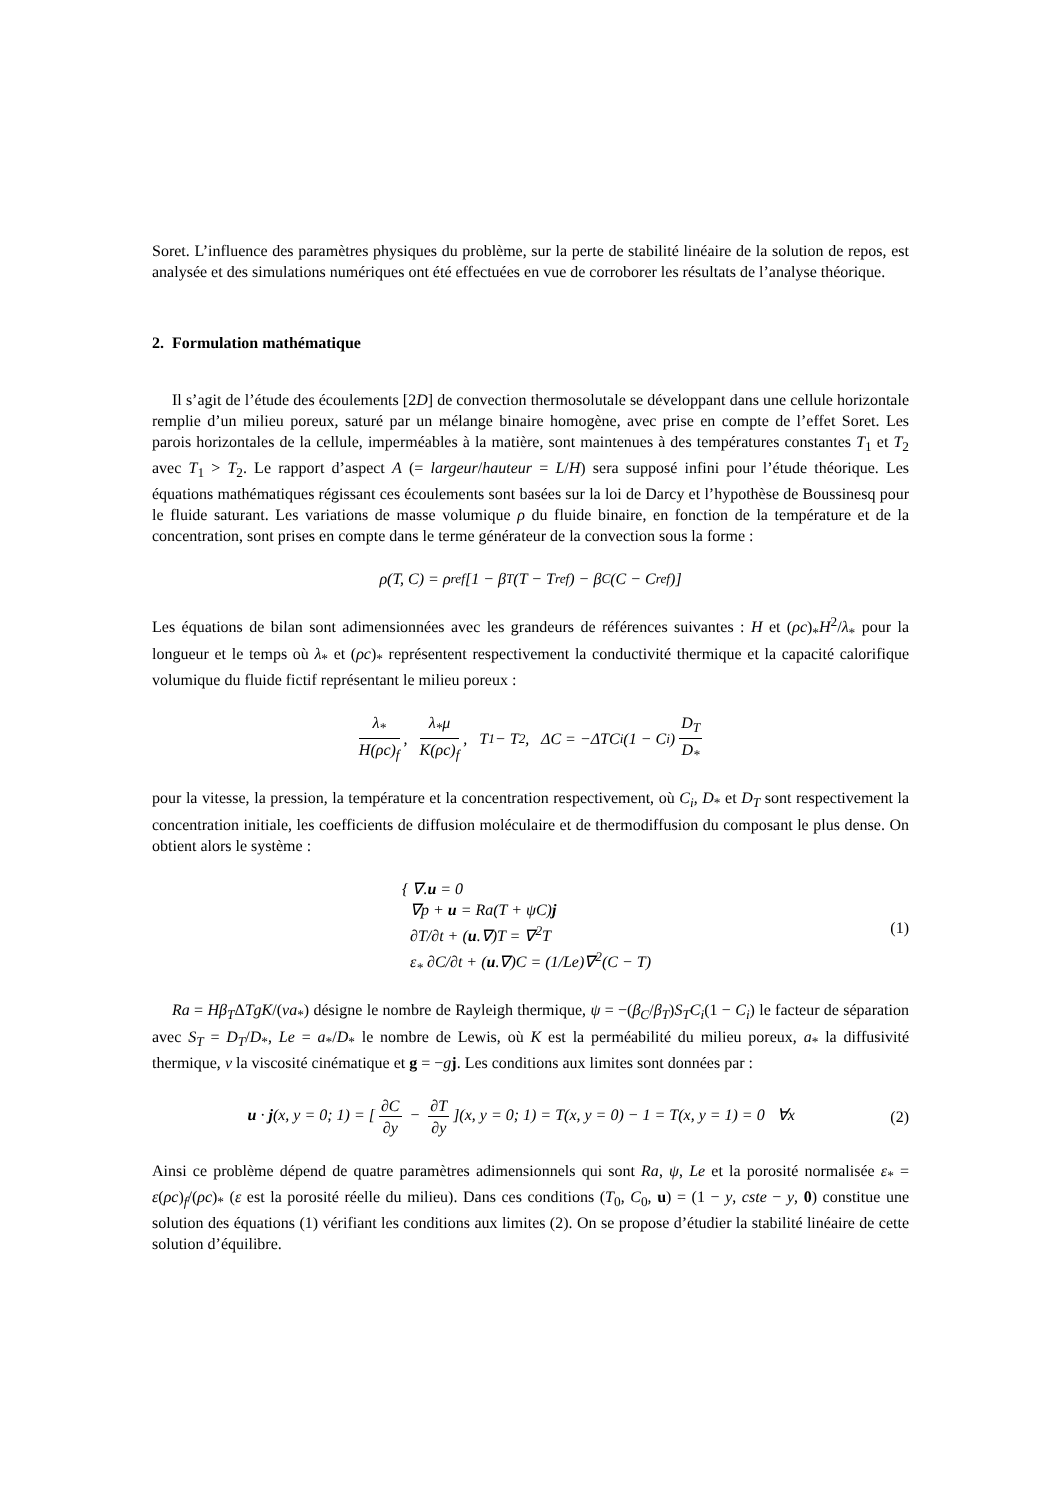Soret. L’influence des paramètres physiques du problème, sur la perte de stabilité linéaire de la solution de repos, est analysée et des simulations numériques ont été effectuées en vue de corroborer les résultats de l’analyse théorique.
2. Formulation mathématique
Il s’agit de l’étude des écoulements [2D] de convection thermosolutale se développant dans une cellule horizontale remplie d’un milieu poreux, saturé par un mélange binaire homogène, avec prise en compte de l’effet Soret. Les parois horizontales de la cellule, imperméables à la matière, sont maintenues à des températures constantes T<sub>1</sub> et T<sub>2</sub> avec T<sub>1</sub> > T<sub>2</sub>. Le rapport d’aspect A (= largeur/hauteur = L/H) sera supposé infini pour l’étude théorique. Les équations mathématiques régissant ces écoulements sont basées sur la loi de Darcy et l’hypothèse de Boussinesq pour le fluide saturant. Les variations de masse volumique ρ du fluide binaire, en fonction de la température et de la concentration, sont prises en compte dans le terme générateur de la convection sous la forme :
ρ(T, C) = ρ<sub>ref</sub>[1 − β<sub>T</sub>(T − T<sub>ref</sub>) − β<sub>C</sub>(C − C<sub>ref</sub>)]
Les équations de bilan sont adimensionnées avec les grandeurs de références suivantes : H et (ρc)<sub>*</sub>H<sup>2</sup>/λ<sub>*</sub> pour la longueur et le temps où λ<sub>*</sub> et (ρc)<sub>*</sub> représentent respectivement la conductivité thermique et la capacité calorifique volumique du fluide fictif représentant le milieu poreux :
λ<sub>*</sub> H(ρc)<sub>f</sub>, λ<sub>*</sub>μ K(ρc)<sub>f</sub>, T<sub>1</sub> − T<sub>2</sub>, ΔC = −ΔTC<sub>i</sub>(1 − C<sub>i</sub>) D<sub>T</sub> D<sub>*</sub>
pour la vitesse, la pression, la température et la concentration respectivement, où C<sub>i</sub>, D<sub>*</sub> et D<sub>T</sub> sont respectivement la concentration initiale, les coefficients de diffusion moléculaire et de thermodiffusion du composant le plus dense. On obtient alors le système :
{ ∇.u = 0
∇p + u = Ra(T + ψC)j
∂T/∂t + (u.∇)T = ∇<sup>2</sup>T
ε<sub>*</sub> ∂C/∂t + (u.∇)C = (1/Le)∇<sup>2</sup>(C − T)
(1)
Ra = Hβ<sub>T</sub>ΔTgK/(νa<sub>*</sub>) désigne le nombre de Rayleigh thermique, ψ = −(β<sub>C</sub>/β<sub>T</sub>)S<sub>T</sub>C<sub>i</sub>(1 − C<sub>i</sub>) le facteur de séparation avec S<sub>T</sub> = D<sub>T</sub>/D<sub>*</sub>, Le = a<sub>*</sub>/D<sub>*</sub> le nombre de Lewis, où K est la perméabilité du milieu poreux, a<sub>*</sub> la diffusivité thermique, ν la viscosité cinématique et g = −gj. Les conditions aux limites sont données par :
u · j(x, y = 0; 1) = [∂C ∂y − ∂T ∂y](x, y = 0; 1) = T(x, y = 0) − 1 = T(x, y = 1) = 0 ∀x
(2)
Ainsi ce problème dépend de quatre paramètres adimensionnels qui sont Ra, ψ, Le et la porosité normalisée ε<sub>*</sub> = ε(ρc)<sub>f</sub>/(ρc)<sub>*</sub> (ε est la porosité réelle du milieu). Dans ces conditions (T<sub>0</sub>, C<sub>0</sub>, u) = (1 − y, cste − y, 0) constitue une solution des équations (1) vérifiant les conditions aux limites (2). On se propose d’étudier la stabilité linéaire de cette solution d’équilibre.